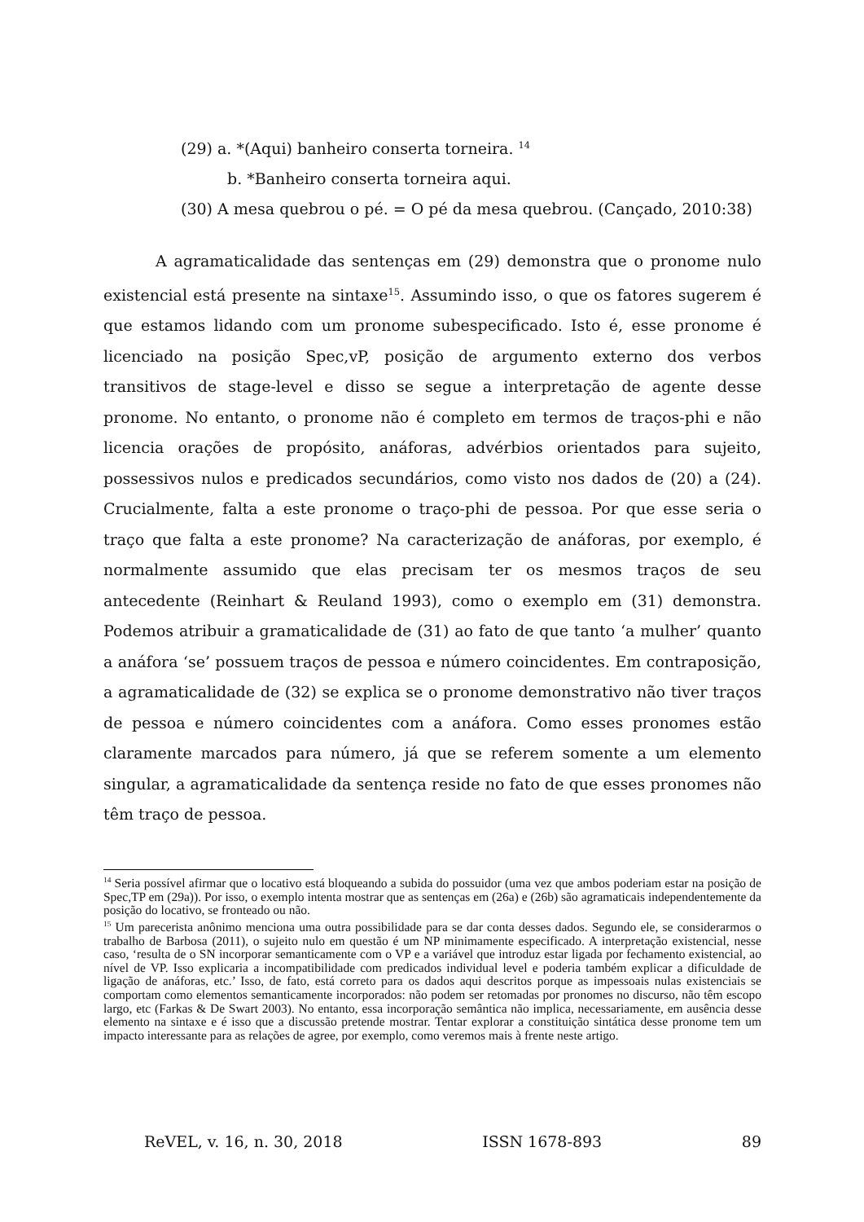(29) a. *(Aqui) banheiro conserta torneira. <sup>14</sup>
b. *Banheiro conserta torneira aqui.
(30) A mesa quebrou o pé. = O pé da mesa quebrou. (Cançado, 2010:38)
A agramaticalidade das sentenças em (29) demonstra que o pronome nulo existencial está presente na sintaxe<sup>15</sup>. Assumindo isso, o que os fatores sugerem é que estamos lidando com um pronome subespecificado. Isto é, esse pronome é licenciado na posição Spec,vP, posição de argumento externo dos verbos transitivos de stage-level e disso se segue a interpretação de agente desse pronome. No entanto, o pronome não é completo em termos de traços-phi e não licencia orações de propósito, anáforas, advérbios orientados para sujeito, possessivos nulos e predicados secundários, como visto nos dados de (20) a (24). Crucialmente, falta a este pronome o traço-phi de pessoa. Por que esse seria o traço que falta a este pronome? Na caracterização de anáforas, por exemplo, é normalmente assumido que elas precisam ter os mesmos traços de seu antecedente (Reinhart & Reuland 1993), como o exemplo em (31) demonstra. Podemos atribuir a gramaticalidade de (31) ao fato de que tanto ‘a mulher’ quanto a anáfora ‘se’ possuem traços de pessoa e número coincidentes. Em contraposição, a agramaticalidade de (32) se explica se o pronome demonstrativo não tiver traços de pessoa e número coincidentes com a anáfora. Como esses pronomes estão claramente marcados para número, já que se referem somente a um elemento singular, a agramaticalidade da sentença reside no fato de que esses pronomes não têm traço de pessoa.
<sup>14</sup> Seria possível afirmar que o locativo está bloqueando a subida do possuidor (uma vez que ambos poderiam estar na posição de Spec,TP em (29a)). Por isso, o exemplo intenta mostrar que as sentenças em (26a) e (26b) são agramaticais independentemente da posição do locativo, se fronteado ou não.
<sup>15</sup> Um parecerista anônimo menciona uma outra possibilidade para se dar conta desses dados. Segundo ele, se considerarmos o trabalho de Barbosa (2011), o sujeito nulo em questão é um NP minimamente especificado. A interpretação existencial, nesse caso, ‘resulta de o SN incorporar semanticamente com o VP e a variável que introduz estar ligada por fechamento existencial, ao nível de VP. Isso explicaria a incompatibilidade com predicados individual level e poderia também explicar a dificuldade de ligação de anáforas, etc.’ Isso, de fato, está correto para os dados aqui descritos porque as impessoais nulas existenciais se comportam como elementos semanticamente incorporados: não podem ser retomadas por pronomes no discurso, não têm escopo largo, etc (Farkas & De Swart 2003). No entanto, essa incorporação semântica não implica, necessariamente, em ausência desse elemento na sintaxe e é isso que a discussão pretende mostrar. Tentar explorar a constituição sintática desse pronome tem um impacto interessante para as relações de agree, por exemplo, como veremos mais à frente neste artigo.
ReVEL, v. 16, n. 30, 2018 ISSN 1678-893 89